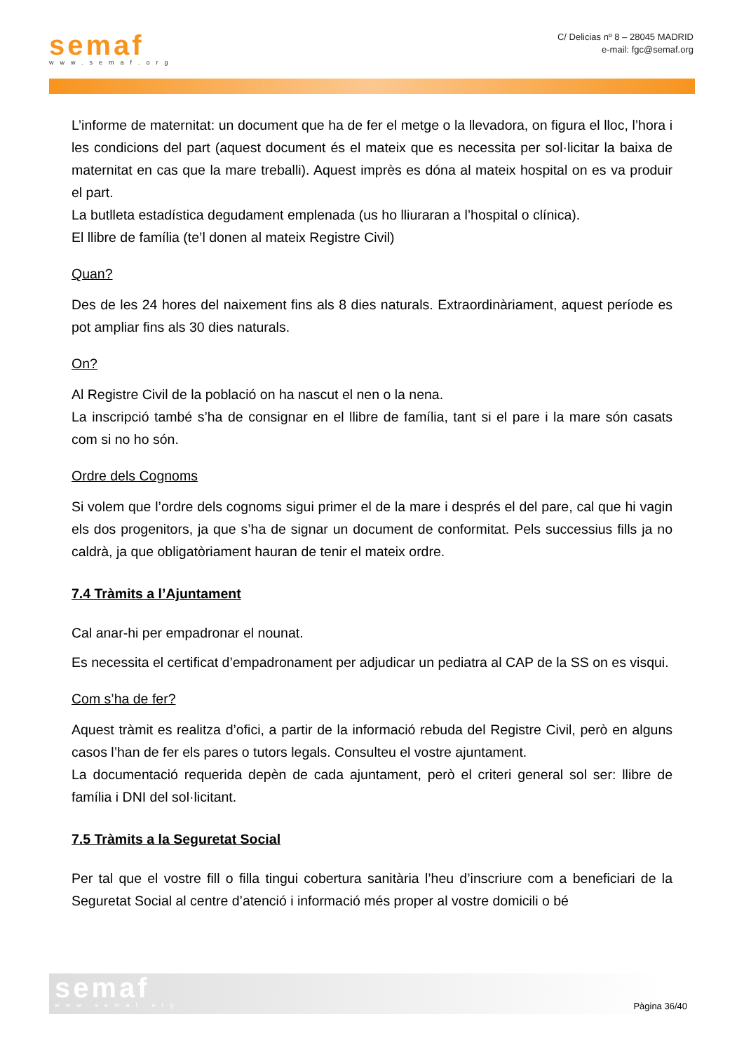semaf
www.semaf.org
C/ Delicias nº 8 – 28045 MADRID
e-mail: fgc@semaf.org
L’informe de maternitat: un document que ha de fer el metge o la llevadora, on figura el lloc, l’hora i les condicions del part (aquest document és el mateix que es necessita per sol·licitar la baixa de maternitat en cas que la mare treballi). Aquest imprès es dóna al mateix hospital on es va produir el part.
La butlleta estadística degudament emplenada (us ho lliuraran a l’hospital o clínica).
El llibre de família (te’l donen al mateix Registre Civil)
Quan?
Des de les 24 hores del naixement fins als 8 dies naturals. Extraordinàriament, aquest període es pot ampliar fins als 30 dies naturals.
On?
Al Registre Civil de la població on ha nascut el nen o la nena.
La inscripció també s’ha de consignar en el llibre de família, tant si el pare i la mare són casats com si no ho són.
Ordre dels Cognoms
Si volem que l’ordre dels cognoms sigui primer el de la mare i després el del pare, cal que hi vagin els dos progenitors, ja que s’ha de signar un document de conformitat. Pels successius fills ja no caldrà, ja que obligatòriament hauran de tenir el mateix ordre.
7.4 Tràmits a l’Ajuntament
Cal anar-hi per empadronar el nounat.
Es necessita el certificat d’empadronament per adjudicar un pediatra al CAP de la SS on es visqui.
Com s’ha de fer?
Aquest tràmit es realitza d’ofici, a partir de la informació rebuda del Registre Civil, però en alguns casos l’han de fer els pares o tutors legals. Consulteu el vostre ajuntament.
La documentació requerida depèn de cada ajuntament, però el criteri general sol ser: llibre de família i DNI del sol·licitant.
7.5 Tràmits a la Seguretat Social
Per tal que el vostre fill o filla tingui cobertura sanitària l’heu d’inscriure com a beneficiari de la Seguretat Social al centre d’atenció i informació més proper al vostre domicili o bé
semaf
www.semaf.org
Pàgina 36/40